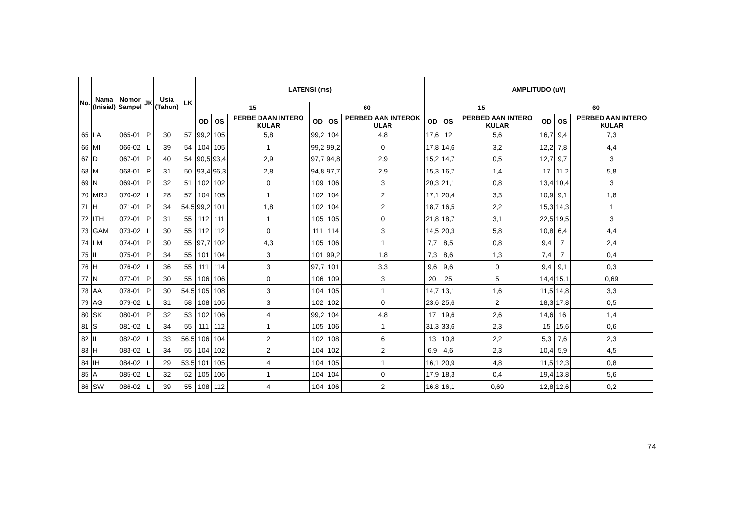| No. | Nama (Inisial) | Nomor Sampel | JK | Usia (Tahun) | LK | LATENSI (ms) | | | | | | AMPLITUDO (uV) | | | | | |
| --- | --- | --- | --- | --- | --- | --- | --- | --- | --- | --- | --- | --- | --- | --- | --- | --- | --- |
| | | | | | | 15 | | | 60 | | | 15 | | | 60 | | |
| | | | | | | OD | OS | PERBE DAAN INTERO KULAR | OD | OS | PERBED AAN INTEROK ULAR | OD | OS | PERBED AAN INTERO KULAR | OD | OS | PERBED AAN INTERO KULAR |
| 65 | LA | 065-01 | P | 30 | 57 | 99,2 | 105 | 5,8 | 99,2 | 104 | 4,8 | 17,6 | 12 | 5,6 | 16,7 | 9,4 | 7,3 |
| 66 | MI | 066-02 | L | 39 | 54 | 104 | 105 | 1 | 99,2 | 99,2 | 0 | 17,8 | 14,6 | 3,2 | 12,2 | 7,8 | 4,4 |
| 67 | D | 067-01 | P | 40 | 54 | 90,5 | 93,4 | 2,9 | 97,7 | 94,8 | 2,9 | 15,2 | 14,7 | 0,5 | 12,7 | 9,7 | 3 |
| 68 | M | 068-01 | P | 31 | 50 | 93,4 | 96,3 | 2,8 | 94,8 | 97,7 | 2,9 | 15,3 | 16,7 | 1,4 | 17 | 11,2 | 5,8 |
| 69 | N | 069-01 | P | 32 | 51 | 102 | 102 | 0 | 109 | 106 | 3 | 20,3 | 21,1 | 0,8 | 13,4 | 10,4 | 3 |
| 70 | MRJ | 070-02 | L | 28 | 57 | 104 | 105 | 1 | 102 | 104 | 2 | 17,1 | 20,4 | 3,3 | 10,9 | 9,1 | 1,8 |
| 71 | H | 071-01 | P | 34 | 54,5 | 99,2 | 101 | 1,8 | 102 | 104 | 2 | 18,7 | 16,5 | 2,2 | 15,3 | 14,3 | 1 |
| 72 | ITH | 072-01 | P | 31 | 55 | 112 | 111 | 1 | 105 | 105 | 0 | 21,8 | 18,7 | 3,1 | 22,5 | 19,5 | 3 |
| 73 | GAM | 073-02 | L | 30 | 55 | 112 | 112 | 0 | 111 | 114 | 3 | 14,5 | 20,3 | 5,8 | 10,8 | 6,4 | 4,4 |
| 74 | LM | 074-01 | P | 30 | 55 | 97,7 | 102 | 4,3 | 105 | 106 | 1 | 7,7 | 8,5 | 0,8 | 9,4 | 7 | 2,4 |
| 75 | IL | 075-01 | P | 34 | 55 | 101 | 104 | 3 | 101 | 99,2 | 1,8 | 7,3 | 8,6 | 1,3 | 7,4 | 7 | 0,4 |
| 76 | H | 076-02 | L | 36 | 55 | 111 | 114 | 3 | 97,7 | 101 | 3,3 | 9,6 | 9,6 | 0 | 9,4 | 9,1 | 0,3 |
| 77 | N | 077-01 | P | 30 | 55 | 106 | 106 | 0 | 106 | 109 | 3 | 20 | 25 | 5 | 14,4 | 15,1 | 0,69 |
| 78 | AA | 078-01 | P | 30 | 54,5 | 105 | 108 | 3 | 104 | 105 | 1 | 14,7 | 13,1 | 1,6 | 11,5 | 14,8 | 3,3 |
| 79 | AG | 079-02 | L | 31 | 58 | 108 | 105 | 3 | 102 | 102 | 0 | 23,6 | 25,6 | 2 | 18,3 | 17,8 | 0,5 |
| 80 | SK | 080-01 | P | 32 | 53 | 102 | 106 | 4 | 99,2 | 104 | 4,8 | 17 | 19,6 | 2,6 | 14,6 | 16 | 1,4 |
| 81 | S | 081-02 | L | 34 | 55 | 111 | 112 | 1 | 105 | 106 | 1 | 31,3 | 33,6 | 2,3 | 15 | 15,6 | 0,6 |
| 82 | IL | 082-02 | L | 33 | 56,5 | 106 | 104 | 2 | 102 | 108 | 6 | 13 | 10,8 | 2,2 | 5,3 | 7,6 | 2,3 |
| 83 | H | 083-02 | L | 34 | 55 | 104 | 102 | 2 | 104 | 102 | 2 | 6,9 | 4,6 | 2,3 | 10,4 | 5,9 | 4,5 |
| 84 | IH | 084-02 | L | 29 | 53,5 | 101 | 105 | 4 | 104 | 105 | 1 | 16,1 | 20,9 | 4,8 | 11,5 | 12,3 | 0,8 |
| 85 | A | 085-02 | L | 32 | 52 | 105 | 106 | 1 | 104 | 104 | 0 | 17,9 | 18,3 | 0,4 | 19,4 | 13,8 | 5,6 |
| 86 | SW | 086-02 | L | 39 | 55 | 108 | 112 | 4 | 104 | 106 | 2 | 16,8 | 16,1 | 0,69 | 12,8 | 12,6 | 0,2 |
74